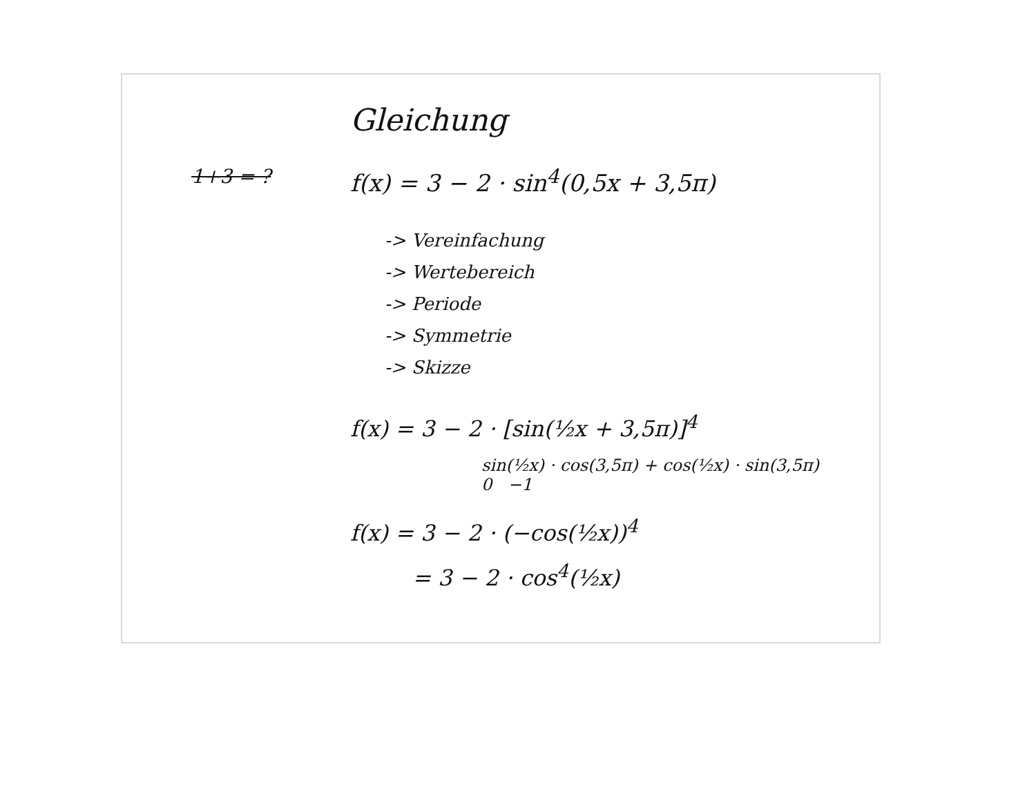Gleichung
1+3 = ?
f(x) = 3 − 2 · sin<sup>4</sup>(0,5x + 3,5π)
-> Vereinfachung
-> Wertebereich
-> Periode
-> Symmetrie
-> Skizze
f(x) = 3 − 2 · [sin(½x + 3,5π)]<sup>4</sup>
sin(½x) · cos(3,5π) + cos(½x) · sin(3,5π)
0 −1
f(x) = 3 − 2 · (−cos(½x))<sup>4</sup>
= 3 − 2 · cos<sup>4</sup>(½x)